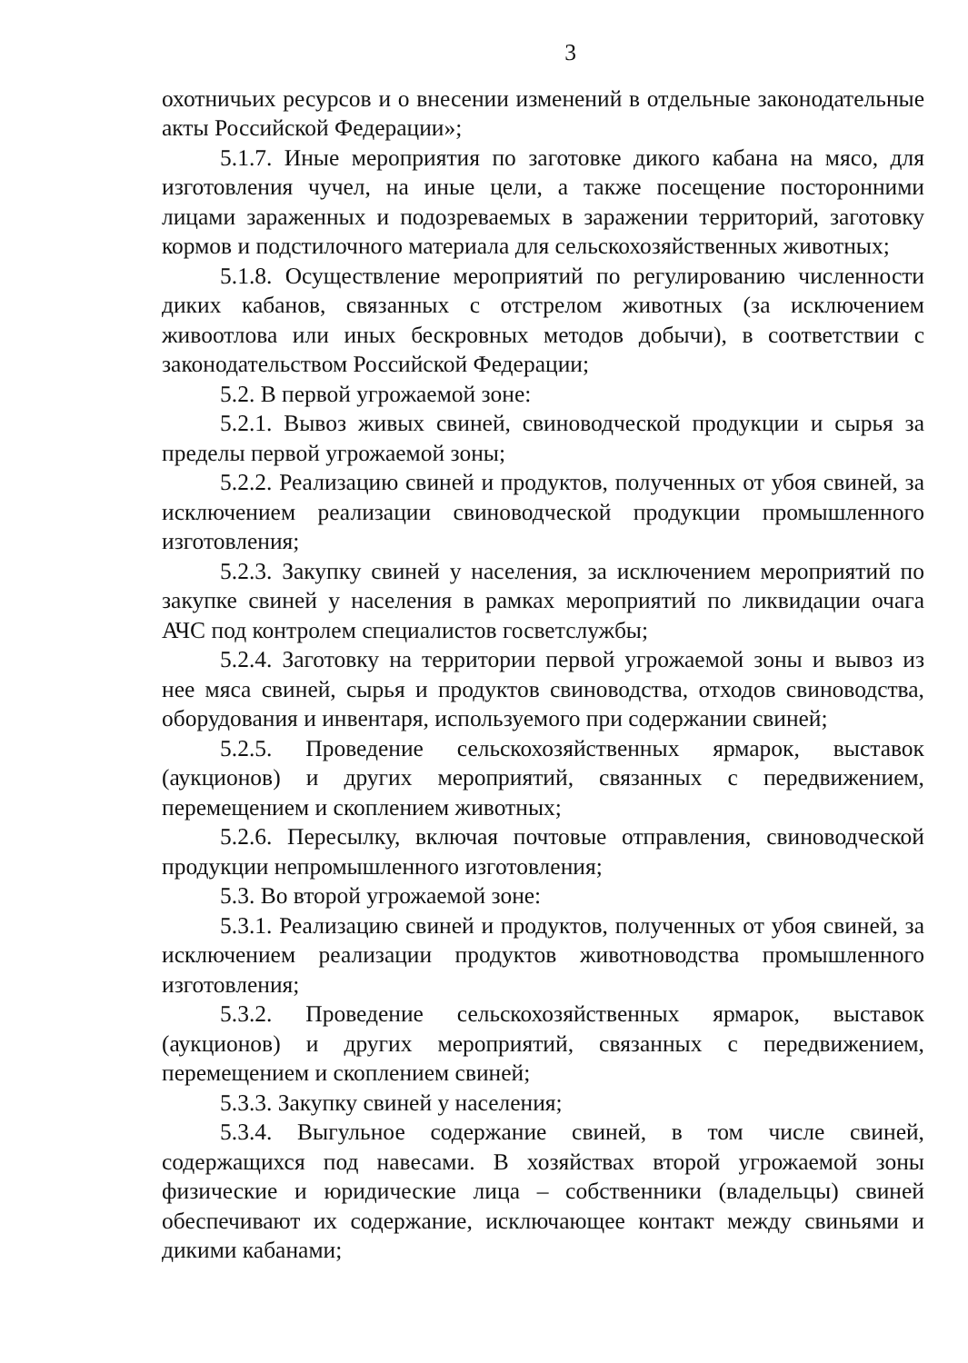3
охотничьих ресурсов и о внесении изменений в отдельные законодательные акты Российской Федерации»;
5.1.7. Иные мероприятия по заготовке дикого кабана на мясо, для изготовления чучел, на иные цели, а также посещение посторонними лицами зараженных и подозреваемых в заражении территорий, заготовку кормов и подстилочного материала для сельскохозяйственных животных;
5.1.8. Осуществление мероприятий по регулированию численности диких кабанов, связанных с отстрелом животных (за исключением живоотлова или иных бескровных методов добычи), в соответствии с законодательством Российской Федерации;
5.2. В первой угрожаемой зоне:
5.2.1. Вывоз живых свиней, свиноводческой продукции и сырья за пределы первой угрожаемой зоны;
5.2.2. Реализацию свиней и продуктов, полученных от убоя свиней, за исключением реализации свиноводческой продукции промышленного изготовления;
5.2.3. Закупку свиней у населения, за исключением мероприятий по закупке свиней у населения в рамках мероприятий по ликвидации очага АЧС под контролем специалистов госветслужбы;
5.2.4. Заготовку на территории первой угрожаемой зоны и вывоз из нее мяса свиней, сырья и продуктов свиноводства, отходов свиноводства, оборудования и инвентаря, используемого при содержании свиней;
5.2.5. Проведение сельскохозяйственных ярмарок, выставок (аукционов) и других мероприятий, связанных с передвижением, перемещением и скоплением животных;
5.2.6. Пересылку, включая почтовые отправления, свиноводческой продукции непромышленного изготовления;
5.3. Во второй угрожаемой зоне:
5.3.1. Реализацию свиней и продуктов, полученных от убоя свиней, за исключением реализации продуктов животноводства промышленного изготовления;
5.3.2. Проведение сельскохозяйственных ярмарок, выставок (аукционов) и других мероприятий, связанных с передвижением, перемещением и скоплением свиней;
5.3.3. Закупку свиней у населения;
5.3.4. Выгульное содержание свиней, в том числе свиней, содержащихся под навесами. В хозяйствах второй угрожаемой зоны физические и юридические лица – собственники (владельцы) свиней обеспечивают их содержание, исключающее контакт между свиньями и дикими кабанами;